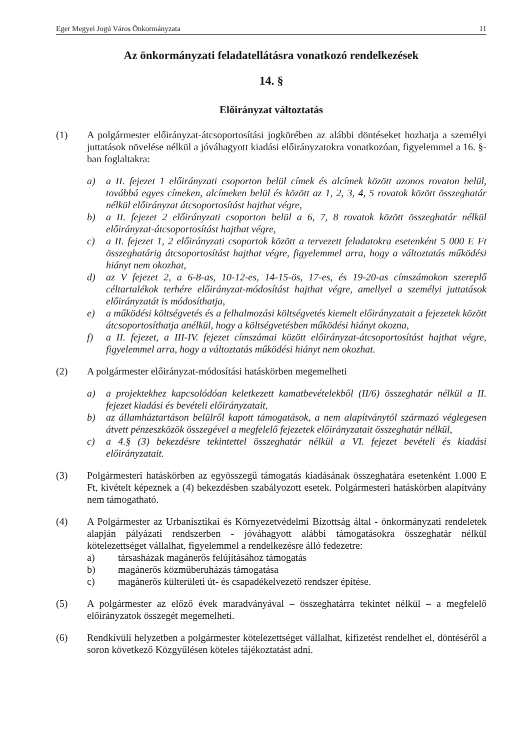Eger Megyei Jogú Város Önkormányzata 11
Az önkormányzati feladatellátásra vonatkozó rendelkezések
14. §
Előirányzat változtatás
(1) A polgármester előirányzat-átcsoportosítási jogkörében az alábbi döntéseket hozhatja a személyi juttatások növelése nélkül a jóváhagyott kiadási előirányzatokra vonatkozóan, figyelemmel a 16. §-ban foglaltakra:
a) a II. fejezet 1 előirányzati csoporton belül címek és alcímek között azonos rovaton belül, továbbá egyes címeken, alcímeken belül és között az 1, 2, 3, 4, 5 rovatok között összeghatár nélkül előirányzat átcsoportosítást hajthat végre,
b) a II. fejezet 2 előirányzati csoporton belül a 6, 7, 8 rovatok között összeghatár nélkül előirányzat-átcsoportosítást hajthat végre,
c) a II. fejezet 1, 2 előirányzati csoportok között a tervezett feladatokra esetenként 5 000 E Ft összeghatárig átcsoportosítást hajthat végre, figyelemmel arra, hogy a változtatás működési hiányt nem okozhat,
d) az V fejezet 2, a 6-8-as, 10-12-es, 14-15-ös, 17-es, és 19-20-as címszámokon szereplő céltartalékok terhére előirányzat-módosítást hajthat végre, amellyel a személyi juttatások előirányzatát is módosíthatja,
e) a működési költségvetés és a felhalmozási költségvetés kiemelt előirányzatait a fejezetek között átcsoportosíthatja anélkül, hogy a költségvetésben működési hiányt okozna,
f) a II. fejezet, a III-IV. fejezet címszámai között előirányzat-átcsoportosítást hajthat végre, figyelemmel arra, hogy a változtatás működési hiányt nem okozhat.
(2) A polgármester előirányzat-módosítási hatáskörben megemelheti
a) a projektekhez kapcsolódóan keletkezett kamatbevételekből (II/6) összeghatár nélkül a II. fejezet kiadási és bevételi előirányzatait,
b) az államháztartáson belülről kapott támogatások, a nem alapítványtól származó véglegesen átvett pénzeszközök összegével a megfelelő fejezetek előirányzatait összeghatár nélkül,
c) a 4.§ (3) bekezdésre tekintettel összeghatár nélkül a VI. fejezet bevételi és kiadási előirányzatait.
(3) Polgármesteri hatáskörben az egyösszegű támogatás kiadásának összeghatára esetenként 1.000 E Ft, kivételt képeznek a (4) bekezdésben szabályozott esetek. Polgármesteri hatáskörben alapítvány nem támogatható.
(4) A Polgármester az Urbanisztikai és Környezetvédelmi Bizottság által - önkormányzati rendeletek alapján pályázati rendszerben - jóváhagyott alábbi támogatásokra összeghatár nélkül kötelezettséget vállalhat, figyelemmel a rendelkezésre álló fedezetre:
a) társasházak magánerős felújításához támogatás
b) magánerős közműberuházás támogatása
c) magánerős külterületi út- és csapadékelvezető rendszer építése.
(5) A polgármester az előző évek maradványával – összeghatárra tekintet nélkül – a megfelelő előirányzatok összegét megemelheti.
(6) Rendkívüli helyzetben a polgármester kötelezettséget vállalhat, kifizetést rendelhet el, döntéséről a soron következő Közgyűlésen köteles tájékoztatást adni.